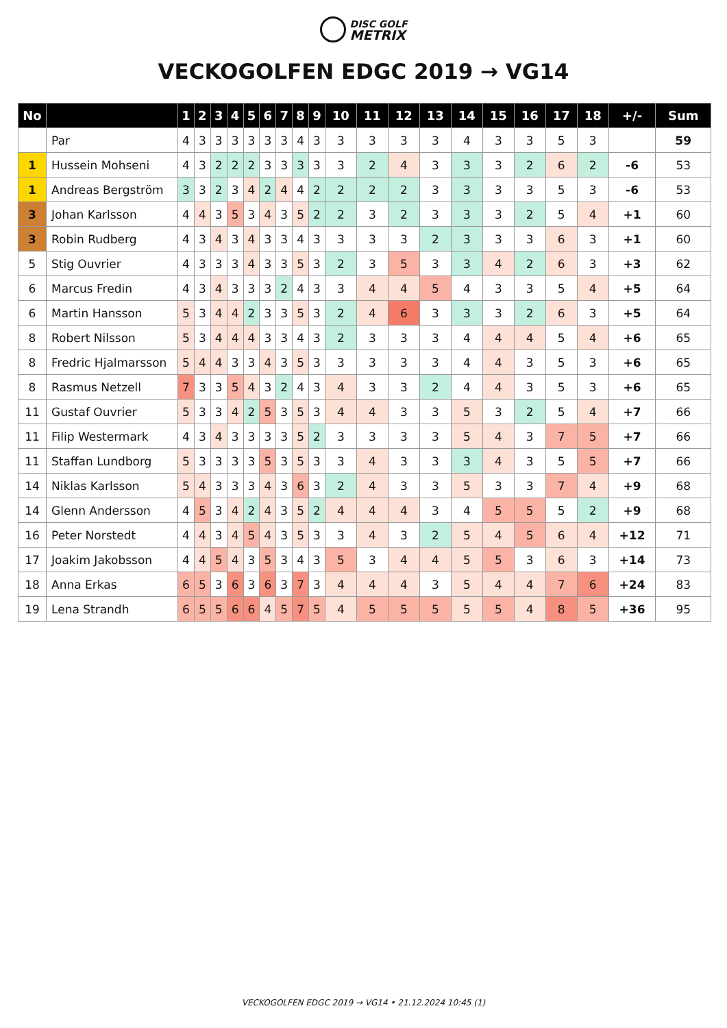DISC GOLF
METRIX
VECKOGOLFEN EDGC 2019 → VG14
| No | | 1 | 2 | 3 | 4 | 5 | 6 | 7 | 8 | 9 | 10 | 11 | 12 | 13 | 14 | 15 | 16 | 17 | 18 | +/- | Sum |
| --- | --- | --- | --- | --- | --- | --- | --- | --- | --- | --- | --- | --- | --- | --- | --- | --- | --- | --- | --- | --- | --- |
| | Par | 4 | 3 | 3 | 3 | 3 | 3 | 3 | 4 | 3 | 3 | 3 | 3 | 3 | 4 | 3 | 3 | 5 | 3 | | 59 |
| 1 | Hussein Mohseni | 4 | 3 | 2 | 2 | 2 | 3 | 3 | 3 | 3 | 3 | 2 | 4 | 3 | 3 | 3 | 2 | 6 | 2 | -6 | 53 |
| 1 | Andreas Bergström | 3 | 3 | 2 | 3 | 4 | 2 | 4 | 4 | 2 | 2 | 2 | 2 | 3 | 3 | 3 | 3 | 5 | 3 | -6 | 53 |
| 3 | Johan Karlsson | 4 | 4 | 3 | 5 | 3 | 4 | 3 | 5 | 2 | 2 | 3 | 2 | 3 | 3 | 3 | 2 | 5 | 4 | +1 | 60 |
| 3 | Robin Rudberg | 4 | 3 | 4 | 3 | 4 | 3 | 3 | 4 | 3 | 3 | 3 | 3 | 2 | 3 | 3 | 3 | 6 | 3 | +1 | 60 |
| 5 | Stig Ouvrier | 4 | 3 | 3 | 3 | 4 | 3 | 3 | 5 | 3 | 2 | 3 | 5 | 3 | 3 | 4 | 2 | 6 | 3 | +3 | 62 |
| 6 | Marcus Fredin | 4 | 3 | 4 | 3 | 3 | 3 | 2 | 4 | 3 | 3 | 4 | 4 | 5 | 4 | 3 | 3 | 5 | 4 | +5 | 64 |
| 6 | Martin Hansson | 5 | 3 | 4 | 4 | 2 | 3 | 3 | 5 | 3 | 2 | 4 | 6 | 3 | 3 | 3 | 2 | 6 | 3 | +5 | 64 |
| 8 | Robert Nilsson | 5 | 3 | 4 | 4 | 4 | 3 | 3 | 4 | 3 | 2 | 3 | 3 | 3 | 4 | 4 | 4 | 5 | 4 | +6 | 65 |
| 8 | Fredric Hjalmarsson | 5 | 4 | 4 | 3 | 3 | 4 | 3 | 5 | 3 | 3 | 3 | 3 | 3 | 4 | 4 | 3 | 5 | 3 | +6 | 65 |
| 8 | Rasmus Netzell | 7 | 3 | 3 | 5 | 4 | 3 | 2 | 4 | 3 | 4 | 3 | 3 | 2 | 4 | 4 | 3 | 5 | 3 | +6 | 65 |
| 11 | Gustaf Ouvrier | 5 | 3 | 3 | 4 | 2 | 5 | 3 | 5 | 3 | 4 | 4 | 3 | 3 | 5 | 3 | 2 | 5 | 4 | +7 | 66 |
| 11 | Filip Westermark | 4 | 3 | 4 | 3 | 3 | 3 | 3 | 5 | 2 | 3 | 3 | 3 | 3 | 5 | 4 | 3 | 7 | 5 | +7 | 66 |
| 11 | Staffan Lundborg | 5 | 3 | 3 | 3 | 3 | 5 | 3 | 5 | 3 | 3 | 4 | 3 | 3 | 3 | 4 | 3 | 5 | 5 | +7 | 66 |
| 14 | Niklas Karlsson | 5 | 4 | 3 | 3 | 3 | 4 | 3 | 6 | 3 | 2 | 4 | 3 | 3 | 5 | 3 | 3 | 7 | 4 | +9 | 68 |
| 14 | Glenn Andersson | 4 | 5 | 3 | 4 | 2 | 4 | 3 | 5 | 2 | 4 | 4 | 4 | 3 | 4 | 5 | 5 | 5 | 2 | +9 | 68 |
| 16 | Peter Norstedt | 4 | 4 | 3 | 4 | 5 | 4 | 3 | 5 | 3 | 3 | 4 | 3 | 2 | 5 | 4 | 5 | 6 | 4 | +12 | 71 |
| 17 | Joakim Jakobsson | 4 | 4 | 5 | 4 | 3 | 5 | 3 | 4 | 3 | 5 | 3 | 4 | 4 | 5 | 5 | 3 | 6 | 3 | +14 | 73 |
| 18 | Anna Erkas | 6 | 5 | 3 | 6 | 3 | 6 | 3 | 7 | 3 | 4 | 4 | 4 | 3 | 5 | 4 | 4 | 7 | 6 | +24 | 83 |
| 19 | Lena Strandh | 6 | 5 | 5 | 6 | 6 | 4 | 5 | 7 | 5 | 4 | 5 | 5 | 5 | 5 | 5 | 4 | 8 | 5 | +36 | 95 |
VECKOGOLFEN EDGC 2019 → VG14 • 21.12.2024 10:45 (1)